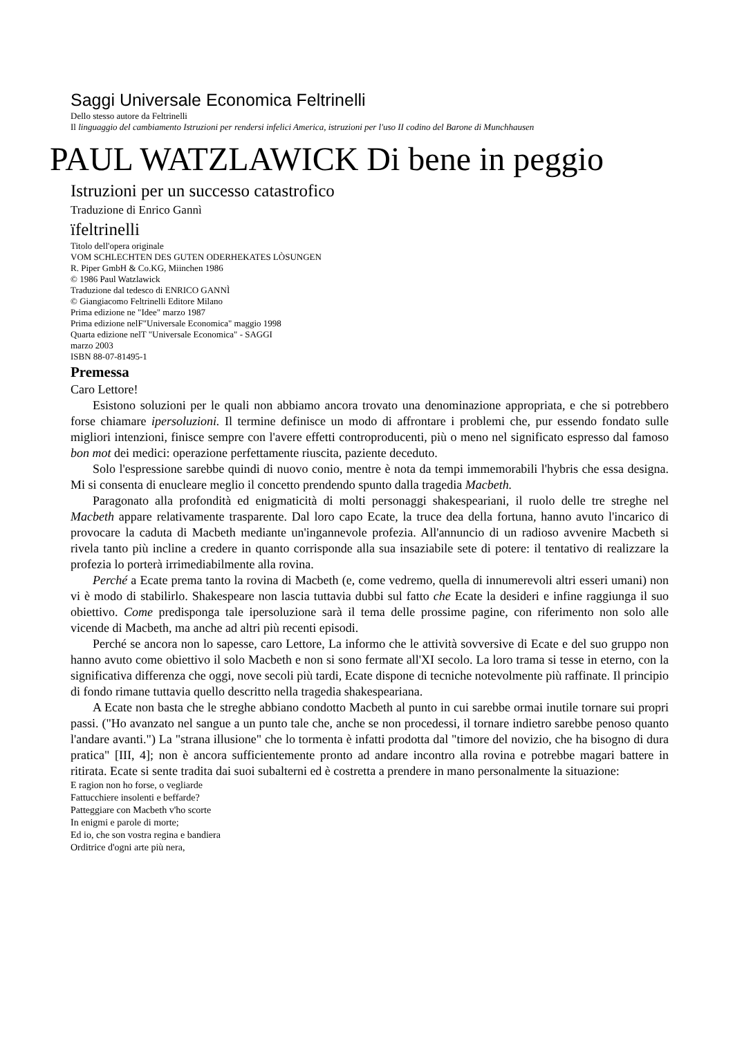Saggi Universale Economica Feltrinelli
Dello stesso autore da Feltrinelli
Il linguaggio del cambiamento Istruzioni per rendersi infelici America, istruzioni per l'uso II codino del Barone di Munchhausen
PAUL WATZLAWICK Di bene in peggio
Istruzioni per un successo catastrofico
Traduzione di Enrico Gannì
ïfeltrinelli
Titolo dell'opera originale
VOM SCHLECHTEN DES GUTEN ODERHEKATES LÒSUNGEN
R. Piper GmbH & Co.KG, Miinchen 1986
© 1986 Paul Watzlawick
Traduzione dal tedesco di ENRICO GANNÌ
© Giangiacomo Feltrinelli Editore Milano
Prima edizione ne "Idee" marzo 1987
Prima edizione nelF"Universale Economica" maggio 1998
Quarta edizione nelT "Universale Economica" - SAGGI
marzo 2003
ISBN 88-07-81495-1
Premessa
Caro Lettore!
Esistono soluzioni per le quali non abbiamo ancora trovato una denominazione appropriata, e che si potrebbero forse chiamare ipersoluzioni. Il termine definisce un modo di affrontare i problemi che, pur essendo fondato sulle migliori intenzioni, finisce sempre con l'avere effetti controproducenti, più o meno nel significato espresso dal famoso bon mot dei medici: operazione perfettamente riuscita, paziente deceduto.
Solo l'espressione sarebbe quindi di nuovo conio, mentre è nota da tempi immemorabili l'hybris che essa designa. Mi si consenta di enucleare meglio il concetto prendendo spunto dalla tragedia Macbeth.
Paragonato alla profondità ed enigmaticità di molti personaggi shakespeariani, il ruolo delle tre streghe nel Macbeth appare relativamente trasparente. Dal loro capo Ecate, la truce dea della fortuna, hanno avuto l'incarico di provocare la caduta di Macbeth mediante un'ingannevole profezia. All'annuncio di un radioso avvenire Macbeth si rivela tanto più incline a credere in quanto corrisponde alla sua insaziabile sete di potere: il tentativo di realizzare la profezia lo porterà irrimediabilmente alla rovina.
Perché a Ecate prema tanto la rovina di Macbeth (e, come vedremo, quella di innumerevoli altri esseri umani) non vi è modo di stabilirlo. Shakespeare non lascia tuttavia dubbi sul fatto che Ecate la desideri e infine raggiunga il suo obiettivo. Come predisponga tale ipersoluzione sarà il tema delle prossime pagine, con riferimento non solo alle vicende di Macbeth, ma anche ad altri più recenti episodi.
Perché se ancora non lo sapesse, caro Lettore, La informo che le attività sovversive di Ecate e del suo gruppo non hanno avuto come obiettivo il solo Macbeth e non si sono fermate all'XI secolo. La loro trama si tesse in eterno, con la significativa differenza che oggi, nove secoli più tardi, Ecate dispone di tecniche notevolmente più raffinate. Il principio di fondo rimane tuttavia quello descritto nella tragedia shakespeariana.
A Ecate non basta che le streghe abbiano condotto Macbeth al punto in cui sarebbe ormai inutile tornare sui propri passi. ("Ho avanzato nel sangue a un punto tale che, anche se non procedessi, il tornare indietro sarebbe penoso quanto l'andare avanti.") La "strana illusione" che lo tormenta è infatti prodotta dal "timore del novizio, che ha bisogno di dura pratica" [III, 4]; non è ancora sufficientemente pronto ad andare incontro alla rovina e potrebbe magari battere in ritirata. Ecate si sente tradita dai suoi subalterni ed è costretta a prendere in mano personalmente la situazione:
E ragion non ho forse, o vegliarde
Fattucchiere insolenti e beffarde?
Patteggiare con Macbeth v'ho scorte
In enigmi e parole di morte;
Ed io, che son vostra regina e bandiera
Orditrice d'ogni arte più nera,